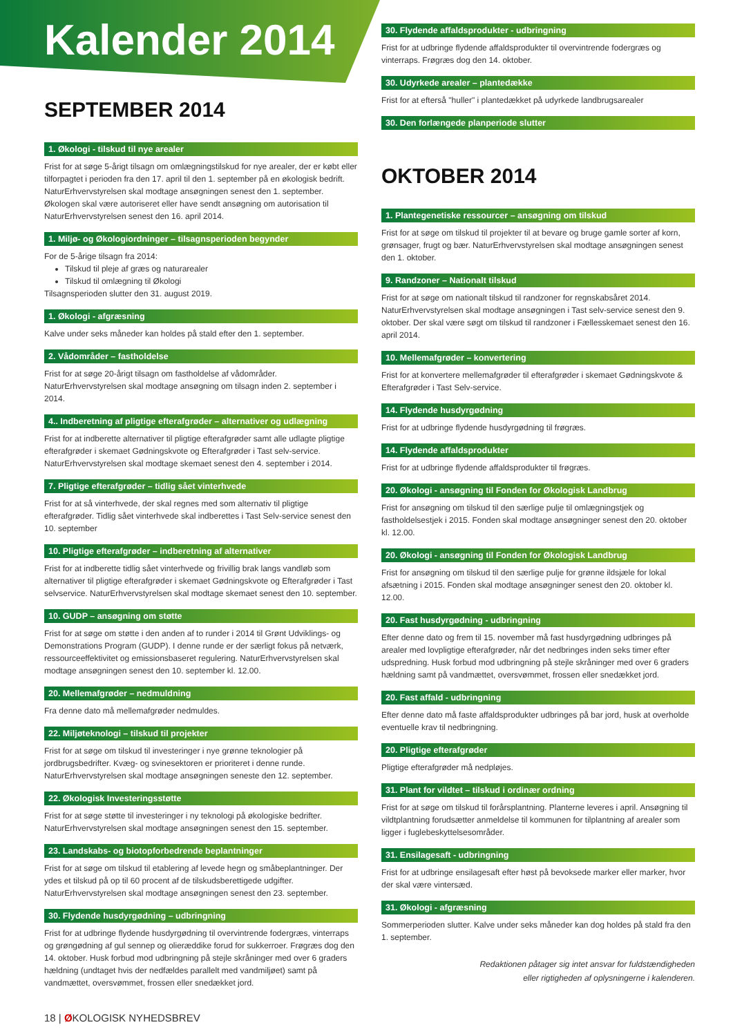Kalender 2014
SEPTEMBER 2014
1. Økologi - tilskud til nye arealer
Frist for at søge 5-årigt tilsagn om omlægningstilskud for nye arealer, der er købt eller tilforpagtet i perioden fra den 17. april til den 1. september på en økologisk bedrift. NaturErhvervstyrelsen skal modtage ansøgningen senest den 1. september. Økologen skal være autoriseret eller have sendt ansøgning om autorisation til NaturErhvervstyrelsen senest den 16. april 2014.
1. Miljø- og Økologiordninger – tilsagnsperioden begynder
For de 5-årige tilsagn fra 2014:
Tilskud til pleje af græs og naturarealer
Tilskud til omlægning til Økologi
Tilsagnsperioden slutter den 31. august 2019.
1. Økologi - afgræsning
Kalve under seks måneder kan holdes på stald efter den 1. september.
2. Vådområder – fastholdelse
Frist for at søge 20-årigt tilsagn om fastholdelse af vådområder. NaturErhvervstyrelsen skal modtage ansøgning om tilsagn inden 2. september i 2014.
4.. Indberetning af pligtige efterafgrøder – alternativer og udlægning
Frist for at indberette alternativer til pligtige efterafgrøder samt alle udlagte pligtige efterafgrøder i skemaet Gødningskvote og Efterafgrøder i Tast selv-service. NaturErhvervstyrelsen skal modtage skemaet senest den 4. september i 2014.
7. Pligtige efterafgrøder – tidlig sået vinterhvede
Frist for at så vinterhvede, der skal regnes med som alternativ til pligtige efterafgrøder. Tidlig sået vinterhvede skal indberettes i Tast Selv-service senest den 10. september
10. Pligtige efterafgrøder – indberetning af alternativer
Frist for at indberette tidlig sået vinterhvede og frivillig brak langs vandløb som alternativer til pligtige efterafgrøder i skemaet Gødningskvote og Efterafgrøder i Tast selvservice. NaturErhvervstyrelsen skal modtage skemaet senest den 10. september.
10. GUDP – ansøgning om støtte
Frist for at søge om støtte i den anden af to runder i 2014 til Grønt Udviklings- og Demonstrations Program (GUDP). I denne runde er der særligt fokus på netværk, ressourceeffektivitet og emissionsbaseret regulering. NaturErhvervstyrelsen skal modtage ansøgningen senest den 10. september kl. 12.00.
20. Mellemafgrøder – nedmuldning
Fra denne dato må mellemafgrøder nedmuldes.
22. Miljøteknologi – tilskud til projekter
Frist for at søge om tilskud til investeringer i nye grønne teknologier på jordbrugsbedrifter. Kvæg- og svinesektoren er prioriteret i denne runde. NaturErhvervstyrelsen skal modtage ansøgningen seneste den 12. september.
22. Økologisk Investeringsstøtte
Frist for at søge støtte til investeringer i ny teknologi på økologiske bedrifter. NaturErhvervstyrelsen skal modtage ansøgningen senest den 15. september.
23. Landskabs- og biotopforbedrende beplantninger
Frist for at søge om tilskud til etablering af levede hegn og småbeplantninger. Der ydes et tilskud på op til 60 procent af de tilskudsberettigede udgifter. NaturErhvervstyrelsen skal modtage ansøgningen senest den 23. september.
30. Flydende husdyrgødning – udbringning
Frist for at udbringe flydende husdyrgødning til overvintrende fodergræs, vinterraps og grøngødning af gul sennep og olieræddike forud for sukkerroer. Frøgræs dog den 14. oktober. Husk forbud mod udbringning på stejle skråninger med over 6 graders hældning (undtaget hvis der nedfældes parallelt med vandmiljøet) samt på vandmættet, oversvømmet, frossen eller snedækket jord.
30. Flydende affaldsprodukter - udbringning
Frist for at udbringe flydende affaldsprodukter til overvintrende fodergræs og vinterraps. Frøgræs dog den 14. oktober.
30. Udyrkede arealer – plantedække
Frist for at efterså "huller" i plantedækket på udyrkede landbrugsarealer
30. Den forlængede planperiode slutter
OKTOBER 2014
1. Plantegenetiske ressourcer – ansøgning om tilskud
Frist for at søge om tilskud til projekter til at bevare og bruge gamle sorter af korn, grønsager, frugt og bær. NaturErhvervstyrelsen skal modtage ansøgningen senest den 1. oktober.
9. Randzoner – Nationalt tilskud
Frist for at søge om nationalt tilskud til randzoner for regnskabsåret 2014. NaturErhvervstyrelsen skal modtage ansøgningen i Tast selv-service senest den 9. oktober. Der skal være søgt om tilskud til randzoner i Fællesskemaet senest den 16. april 2014.
10. Mellemafgrøder – konvertering
Frist for at konvertere mellemafgrøder til efterafgrøder i skemaet Gødningskvote & Efterafgrøder i Tast Selv-service.
14. Flydende husdyrgødning
Frist for at udbringe flydende husdyrgødning til frøgræs.
14. Flydende affaldsprodukter
Frist for at udbringe flydende affaldsprodukter til frøgræs.
20. Økologi - ansøgning til Fonden for Økologisk Landbrug
Frist for ansøgning om tilskud til den særlige pulje til omlægningstjek og fastholdelsestjek i 2015. Fonden skal modtage ansøgninger senest den 20. oktober kl. 12.00.
20. Økologi - ansøgning til Fonden for Økologisk Landbrug
Frist for ansøgning om tilskud til den særlige pulje for grønne ildsjæle for lokal afsætning i 2015. Fonden skal modtage ansøgninger senest den 20. oktober kl. 12.00.
20. Fast husdyrgødning - udbringning
Efter denne dato og frem til 15. november må fast husdyrgødning udbringes på arealer med lovpligtige efterafgrøder, når det nedbringes inden seks timer efter udspredning. Husk forbud mod udbringning på stejle skråninger med over 6 graders hældning samt på vandmættet, oversvømmet, frossen eller snedækket jord.
20. Fast affald - udbringning
Efter denne dato må faste affaldsprodukter udbringes på bar jord, husk at overholde eventuelle krav til nedbringning.
20. Pligtige efterafgrøder
Pligtige efterafgrøder må nedpløjes.
31. Plant for vildtet – tilskud i ordinær ordning
Frist for at søge om tilskud til forårsplantning. Planterne leveres i april. Ansøgning til vildtplantning forudsætter anmeldelse til kommunen for tilplantning af arealer som ligger i fuglebeskyttelsesområder.
31. Ensilagesaft - udbringning
Frist for at udbringe ensilagesaft efter høst på bevoksede marker eller marker, hvor der skal være vintersæd.
31. Økologi - afgræsning
Sommerperioden slutter. Kalve under seks måneder kan dog holdes på stald fra den 1. september.
Redaktionen påtager sig intet ansvar for fuldstændigheden
eller rigtigheden af oplysningerne i kalenderen.
18 | ØKOLOGISK NYHEDSBREV